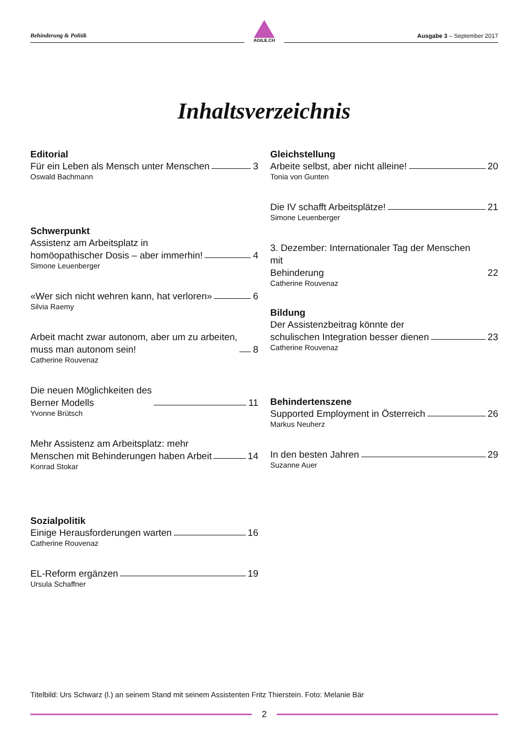Behinderung & Politik
AGILE.CH
Ausgabe 3 – September 2017
Inhaltsverzeichnis
Editorial
Für ein Leben als Mensch unter Menschen 3
Oswald Bachmann
Schwerpunkt
Assistenz am Arbeitsplatz in
homöopathischer Dosis – aber immerhin! 4
Simone Leuenberger
«Wer sich nicht wehren kann, hat verloren» 6
Silvia Raemy
Arbeit macht zwar autonom, aber um zu arbeiten,
muss man autonom sein! 8
Catherine Rouvenaz
Die neuen Möglichkeiten des
Berner Modells 11
Yvonne Brütsch
Mehr Assistenz am Arbeitsplatz: mehr
Menschen mit Behinderungen haben Arbeit 14
Konrad Stokar
Sozialpolitik
Einige Herausforderungen warten 16
Catherine Rouvenaz
EL-Reform ergänzen 19
Ursula Schaffner
Gleichstellung
Arbeite selbst, aber nicht alleine! 20
Tonia von Gunten
Die IV schafft Arbeitsplätze! 21
Simone Leuenberger
3. Dezember: Internationaler Tag der Menschen mit
Behinderung 22
Catherine Rouvenaz
Bildung
Der Assistenzbeitrag könnte der
schulischen Integration besser dienen 23
Catherine Rouvenaz
Behindertenszene
Supported Employment in Österreich 26
Markus Neuherz
In den besten Jahren 29
Suzanne Auer
Titelbild: Urs Schwarz (l.) an seinem Stand mit seinem Assistenten Fritz Thierstein. Foto: Melanie Bär
2